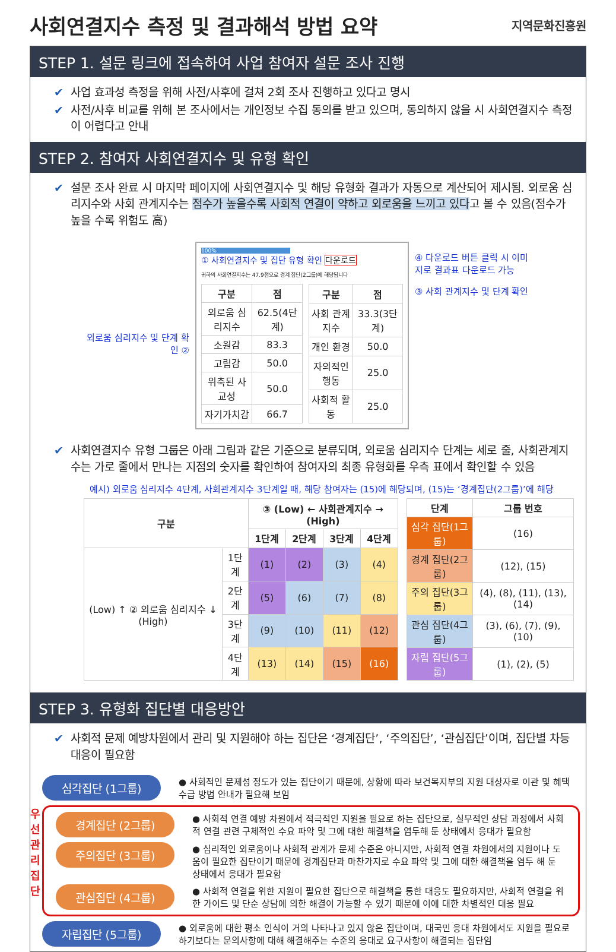사회연결지수 측정 및 결과해석 방법 요약
지역문화진흥원
STEP 1. 설문 링크에 접속하여 사업 참여자 설문 조사 진행
✔ 사업 효과성 측정을 위해 사전/사후에 걸쳐 2회 조사 진행하고 있다고 명시
✔ 사전/사후 비교를 위해 본 조사에서는 개인정보 수집 동의를 받고 있으며, 동의하지 않을 시 사회연결지수 측정이 어렵다고 안내
STEP 2. 참여자 사회연결지수 및 유형 확인
✔ 설문 조사 완료 시 마지막 페이지에 사회연결지수 및 해당 유형화 결과가 자동으로 계산되어 제시됨. 외로움 심리지수와 사회 관계지수는 점수가 높을수록 사회적 연결이 약하고 외로움을 느끼고 있다고 볼 수 있음(점수가 높을 수록 위험도 高)
외로움 심리지수 및 단계 확인 ②
100%
① 사회연결지수 및 집단 유형 확인 다운로드
귀하의 사회연결지수는 47.9점으로 경계 집단(2그룹)에 해당됩니다
| 구분 | 점 |
| --- | --- |
| 외로움 심리지수 | 62.5(4단계) |
| 소원감 | 83.3 |
| 고립감 | 50.0 |
| 위축된 사교성 | 50.0 |
| 자기가치감 | 66.7 |
| 구분 | 점 |
| --- | --- |
| 사회 관계지수 | 33.3(3단계) |
| 개인 환경 | 50.0 |
| 자의적인 행동 | 25.0 |
| 사회적 활동 | 25.0 |
④ 다운로드 버튼 클릭 시 이미지로 결과표 다운로드 가능
③ 사회 관계지수 및 단계 확인
✔ 사회연결지수 유형 그룹은 아래 그림과 같은 기준으로 분류되며, 외로움 심리지수 단계는 세로 줄, 사회관계지수는 가로 줄에서 만나는 지점의 숫자를 확인하여 참여자의 최종 유형화를 우측 표에서 확인할 수 있음
예시) 외로움 심리지수 4단계, 사회관계지수 3단계일 때, 해당 참여자는 (15)에 해당되며, (15)는 ‘경계집단(2그룹)’에 해당
| 구분 | | ③ (Low) ← 사회관계지수 → (High) | | | |
| --- | --- | --- | --- | --- | --- |
| | | 1단계 | 2단계 | 3단계 | 4단계 |
| (Low) ↑ ② 외로움 심리지수 ↓ (High) | 1단계 | (1) | (2) | (3) | (4) |
| | 2단계 | (5) | (6) | (7) | (8) |
| | 3단계 | (9) | (10) | (11) | (12) |
| | 4단계 | (13) | (14) | (15) | (16) |
| 단계 | 그룹 번호 |
| --- | --- |
| 심각 집단(1그룹) | (16) |
| 경계 집단(2그룹) | (12), (15) |
| 주의 집단(3그룹) | (4), (8), (11), (13), (14) |
| 관심 집단(4그룹) | (3), (6), (7), (9), (10) |
| 자립 집단(5그룹) | (1), (2), (5) |
STEP 3. 유형화 집단별 대응방안
✔ 사회적 문제 예방차원에서 관리 및 지원해야 하는 집단은 ‘경계집단’, ‘주의집단’, ‘관심집단’이며, 집단별 차등 대응이 필요함
심각집단 (1그룹)
● 사회적인 문제성 정도가 있는 집단이기 때문에, 상황에 따라 보건복지부의 지원 대상자로 이관 및 혜택 수급 방법 안내가 필요해 보임
우선 관리 집단
경계집단 (2그룹)
● 사회적 연결 예방 차원에서 적극적인 지원을 필요로 하는 집단으로, 실무적인 상담 과정에서 사회적 연결 관련 구체적인 수요 파악 및 그에 대한 해결책을 염두해 둔 상태에서 응대가 필요함
주의집단 (3그룹)
● 심리적인 외로움이나 사회적 관계가 문제 수준은 아니지만, 사회적 연결 차원에서의 지원이나 도움이 필요한 집단이기 때문에 경계집단과 마찬가지로 수요 파악 및 그에 대한 해결책을 염두 해 둔 상태에서 응대가 필요함
관심집단 (4그룹)
● 사회적 연결을 위한 지원이 필요한 집단으로 해결책을 통한 대응도 필요하지만, 사회적 연결을 위한 가이드 및 단순 상담에 의한 해결이 가능할 수 있기 때문에 이에 대한 차별적인 대응 필요
자립집단 (5그룹)
● 외로움에 대한 평소 인식이 거의 나타나고 있지 않은 집단이며, 대국민 응대 차원에서도 지원을 필요로 하기보다는 문의사항에 대해 해결해주는 수준의 응대로 요구사항이 해결되는 집단임